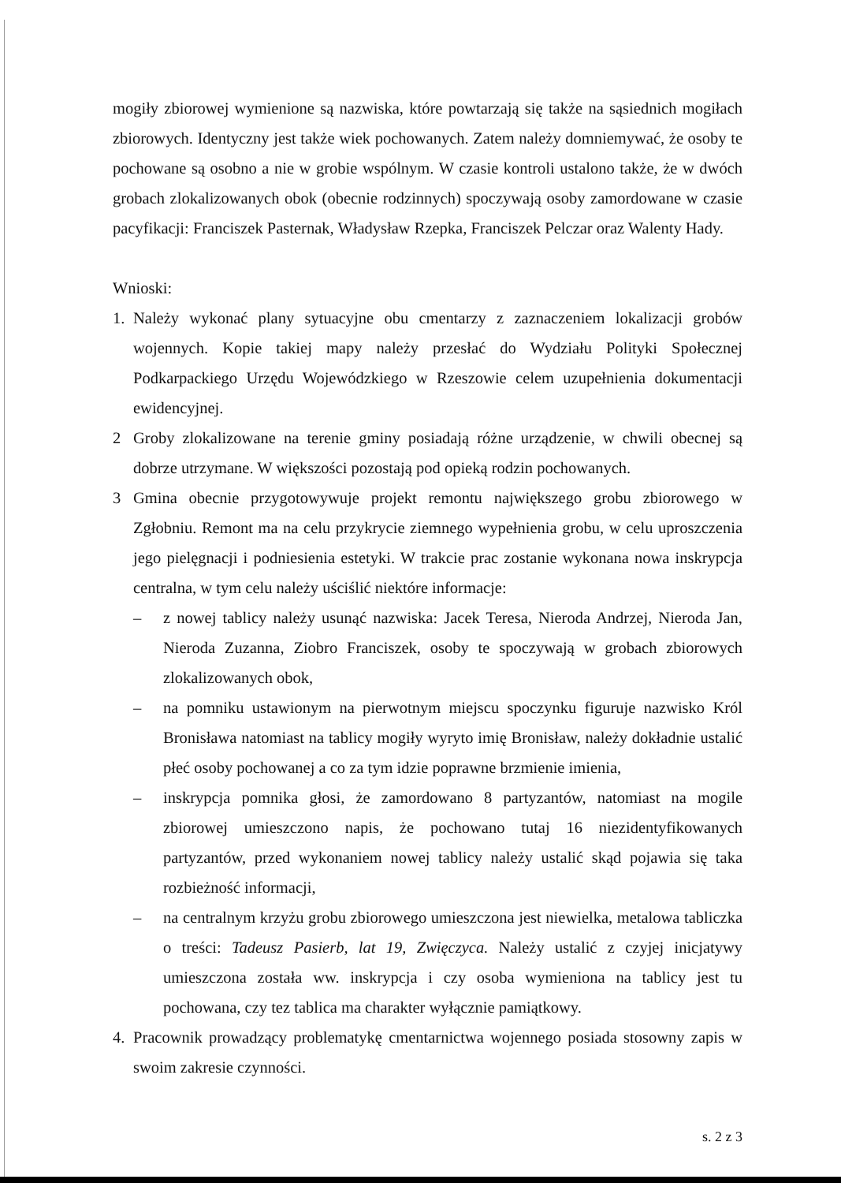mogiły zbiorowej wymienione są nazwiska, które powtarzają się także na sąsiednich mogiłach zbiorowych. Identyczny jest także wiek pochowanych. Zatem należy domniemywać, że osoby te pochowane są osobno a nie w grobie wspólnym. W czasie kontroli ustalono także, że w dwóch grobach zlokalizowanych obok (obecnie rodzinnych) spoczywają osoby zamordowane w czasie pacyfikacji: Franciszek Pasternak, Władysław Rzepka, Franciszek Pelczar oraz Walenty Hady.
Wnioski:
1. Należy wykonać plany sytuacyjne obu cmentarzy z zaznaczeniem lokalizacji grobów wojennych. Kopie takiej mapy należy przesłać do Wydziału Polityki Społecznej Podkarpackiego Urzędu Wojewódzkiego w Rzeszowie celem uzupełnienia dokumentacji ewidencyjnej.
2 Groby zlokalizowane na terenie gminy posiadają różne urządzenie, w chwili obecnej są dobrze utrzymane. W większości pozostają pod opieką rodzin pochowanych.
3 Gmina obecnie przygotowywuje projekt remontu największego grobu zbiorowego w Zgłobniu. Remont ma na celu przykrycie ziemnego wypełnienia grobu, w celu uproszczenia jego pielęgnacji i podniesienia estetyki. W trakcie prac zostanie wykonana nowa inskrypcja centralna, w tym celu należy uściślić niektóre informacje:
– z nowej tablicy należy usunąć nazwiska: Jacek Teresa, Nieroda Andrzej, Nieroda Jan, Nieroda Zuzanna, Ziobro Franciszek, osoby te spoczywają w grobach zbiorowych zlokalizowanych obok,
– na pomniku ustawionym na pierwotnym miejscu spoczynku figuruje nazwisko Król Bronisława natomiast na tablicy mogiły wyryto imię Bronisław, należy dokładnie ustalić płeć osoby pochowanej a co za tym idzie poprawne brzmienie imienia,
– inskrypcja pomnika głosi, że zamordowano 8 partyzantów, natomiast na mogile zbiorowej umieszczono napis, że pochowano tutaj 16 niezidentyfikowanych partyzantów, przed wykonaniem nowej tablicy należy ustalić skąd pojawia się taka rozbieżność informacji,
– na centralnym krzyżu grobu zbiorowego umieszczona jest niewielka, metalowa tabliczka o treści: Tadeusz Pasierb, lat 19, Zwięczyca. Należy ustalić z czyjej inicjatywy umieszczona została ww. inskrypcja i czy osoba wymieniona na tablicy jest tu pochowana, czy tez tablica ma charakter wyłącznie pamiątkowy.
4. Pracownik prowadzący problematykę cmentarnictwa wojennego posiada stosowny zapis w swoim zakresie czynności.
s. 2 z 3